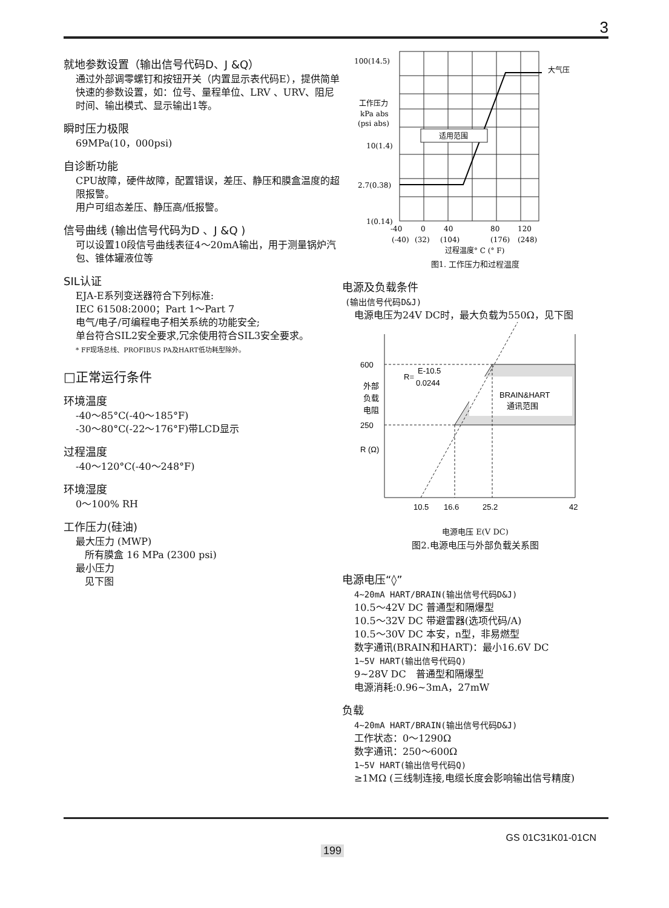3
就地参数设置（输出信号代码D、J &Q）
通过外部调零螺钉和按钮开关（内置显示表代码E），提供简单快速的参数设置，如：位号、量程单位、LRV 、URV、阻尼时间、输出模式、显示输出1等。
瞬时压力极限
69MPa(10，000psi)
自诊断功能
CPU故障，硬件故障，配置错误，差压、静压和膜盒温度的超限报警。
用户可组态差压、静压高/低报警。
信号曲线 (输出信号代码为D 、J &Q )
可以设置10段信号曲线表征4～20mA输出，用于测量锅炉汽包、锥体罐液位等
SIL认证
EJA-E系列变送器符合下列标准:
IEC 61508:2000；Part 1～Part 7
电气/电子/可编程电子相关系统的功能安全;
单台符合SIL2安全要求,冗余使用符合SIL3安全要求。
* FF现场总线、PROFIBUS PA及HART低功耗型除外。
□正常运行条件
环境温度
-40～85°C(-40～185°F)
-30～80°C(-22～176°F)带LCD显示
过程温度
-40～120°C(-40～248°F)
环境湿度
0～100% RH
工作压力(硅油)
最大压力 (MWP)
所有膜盒 16 MPa (2300 psi)
最小压力
见下图
适用范围
100(14.5)
大气压
工作压力
kPa abs
(psi abs)
10(1.4)
2.7(0.38)
1(0.14)
-40
0
40
80
120
(-40)
(32)
(104)
(176)
(248)
过程温度° C (° F)
图1. 工作压力和过程温度
电源及负载条件
(输出信号代码D&J)
电源电压为24V DC时，最大负载为550Ω，见下图
600
250
R (Ω)
外部
负载
电阻
R=
E-10.5
0.0244
BRAIN&HART
通讯范围
10.5
16.6
25.2
42
电源电压 E(V DC)
图2.电源电压与外部负载关系图
电源电压“◊”
4~20mA HART/BRAIN(输出信号代码D&J)
10.5～42V DC 普通型和隔爆型
10.5～32V DC 带避雷器(选项代码/A)
10.5～30V DC 本安，n型，非易燃型
数字通讯(BRAIN和HART)：最小16.6V DC
1~5V HART(输出信号代码Q)
9~28V DC　普通型和隔爆型
电源消耗:0.96~3mA，27mW
负载
4~20mA HART/BRAIN(输出信号代码D&J)
工作状态：0～1290Ω
数字通讯：250～600Ω
1~5V HART(输出信号代码Q)
≥1MΩ (三线制连接,电缆长度会影响输出信号精度)
GS 01C31K01-01CN
199